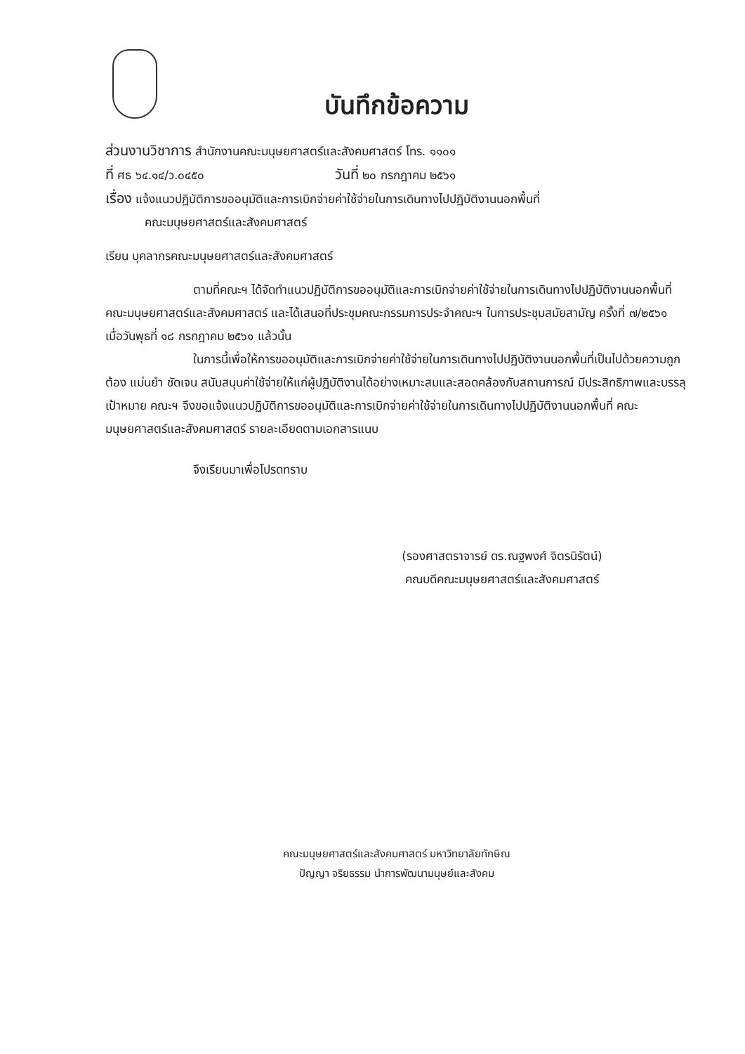บันทึกข้อความ
ส่วนงานวิชาการ สำนักงานคณะมนุษยศาสตร์และสังคมศาสตร์ โทร. ๑๑๐๑
ที่ ศธ ๖๔.๑๔/ว.๐๔๕๐ วันที่ ๒๐ กรกฎาคม ๒๕๖๑
เรื่อง แจ้งแนวปฏิบัติการขออนุมัติและการเบิกจ่ายค่าใช้จ่ายในการเดินทางไปปฏิบัติงานนอกพื้นที่
คณะมนุษยศาสตร์และสังคมศาสตร์
เรียน บุคลากรคณะมนุษยศาสตร์และสังคมศาสตร์
ตามที่คณะฯ ได้จัดทำแนวปฏิบัติการขออนุมัติและการเบิกจ่ายค่าใช้จ่ายในการเดินทางไปปฏิบัติงานนอกพื้นที่ คณะมนุษยศาสตร์และสังคมศาสตร์ และได้เสนอที่ประชุมคณะกรรมการประจำคณะฯ ในการประชุมสมัยสามัญ ครั้งที่ ๗/๒๕๖๑ เมื่อวันพุธที่ ๑๘ กรกฎาคม ๒๕๖๑ แล้วนั้น
ในการนี้เพื่อให้การขออนุมัติและการเบิกจ่ายค่าใช้จ่ายในการเดินทางไปปฏิบัติงานนอกพื้นที่เป็นไปด้วยความถูกต้อง แม่นยำ ชัดเจน สนับสนุนค่าใช้จ่ายให้แก่ผู้ปฏิบัติงานได้อย่างเหมาะสมและสอดคล้องกับสถานการณ์ มีประสิทธิภาพและบรรลุเป้าหมาย คณะฯ จึงขอแจ้งแนวปฏิบัติการขออนุมัติและการเบิกจ่ายค่าใช้จ่ายในการเดินทางไปปฏิบัติงานนอกพื้นที่ คณะมนุษยศาสตร์และสังคมศาสตร์ รายละเอียดตามเอกสารแนบ
จึงเรียนมาเพื่อโปรดทราบ
(รองศาสตราจารย์ ดร.ณฐพงศ์ จิตรนิรัตน์)
คณบดีคณะมนุษยศาสตร์และสังคมศาสตร์
คณะมนุษยศาสตร์และสังคมศาสตร์ มหาวิทยาลัยทักษิณ
ปัญญา จริยธรรม นำการพัฒนามนุษย์และสังคม